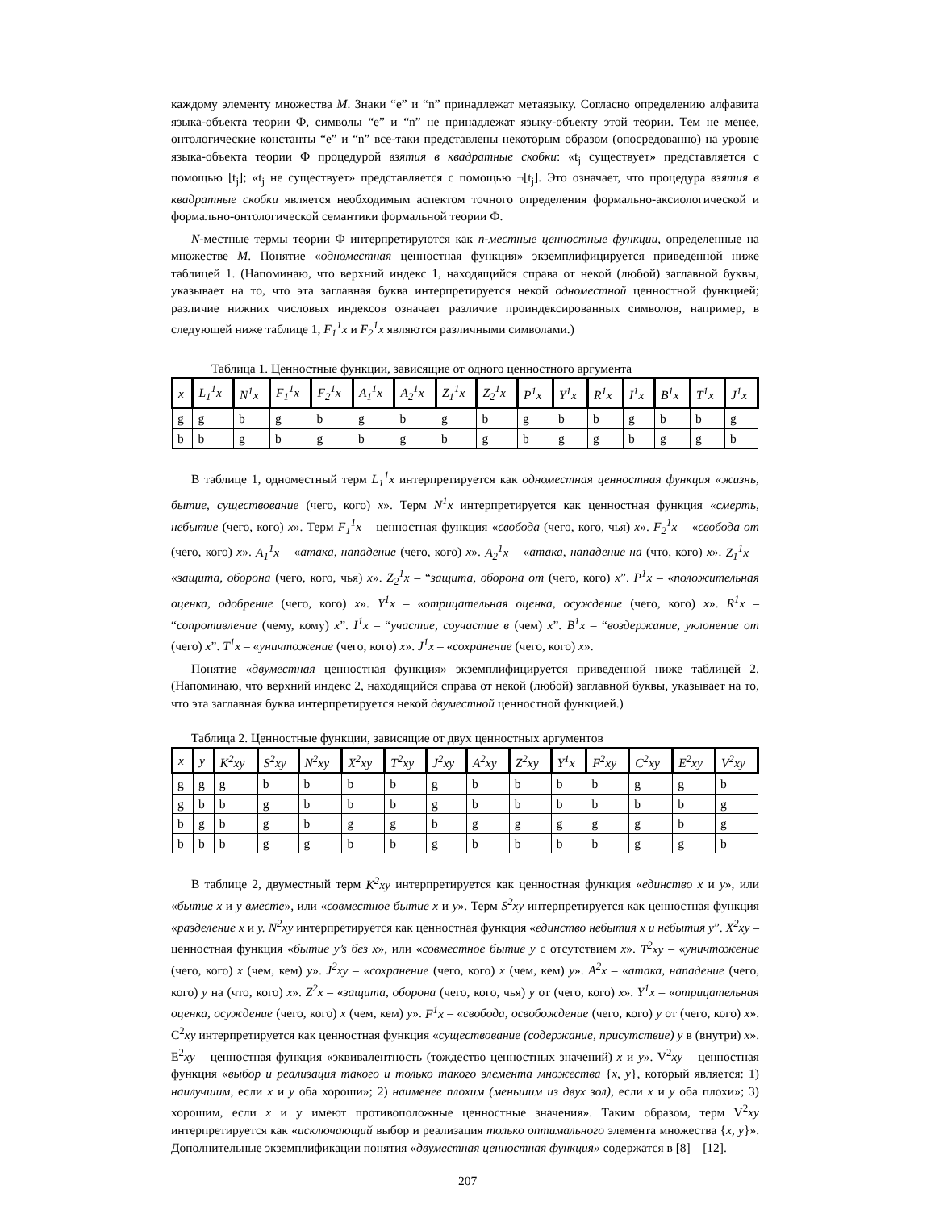каждому элементу множества M. Знаки “e” и “n” принадлежат метаязыку. Согласно определению алфавита языка-объекта теории Ф, символы “e” и “n” не принадлежат языку-объекту этой теории. Тем не менее, онтологические константы “e” и “n” все-таки представлены некоторым образом (опосредованно) на уровне языка-объекта теории Ф процедурой взятия в квадратные скобки: «t<sub>j</sub> существует» представляется с помощью [t<sub>j</sub>]; «t<sub>j</sub> не существует» представляется с помощью ¬[t<sub>j</sub>]. Это означает, что процедура взятия в квадратные скобки является необходимым аспектом точного определения формально-аксиологической и формально-онтологической семантики формальной теории Ф.
N-местные термы теории Ф интерпретируются как n-местные ценностные функции, определенные на множестве M. Понятие «одноместная ценностная функция» экземплифицируется приведенной ниже таблицей 1. (Напоминаю, что верхний индекс 1, находящийся справа от некой (любой) заглавной буквы, указывает на то, что эта заглавная буква интерпретируется некой одноместной ценностной функцией; различие нижних числовых индексов означает различие проиндексированных символов, например, в следующей ниже таблице 1, F<sub>1</sub><sup>1</sup>x и F<sub>2</sub><sup>1</sup>x являются различными символами.)
Таблица 1. Ценностные функции, зависящие от одного ценностного аргумента
| x | L<sub>1</sub><sup>1</sup>x | N<sup>1</sup>x | F<sub>1</sub><sup>1</sup>x | F<sub>2</sub><sup>1</sup>x | A<sub>1</sub><sup>1</sup>x | A<sub>2</sub><sup>1</sup>x | Z<sub>1</sub><sup>1</sup>x | Z<sub>2</sub><sup>1</sup>x | P<sup>1</sup>x | Y<sup>1</sup>x | R<sup>1</sup>x | I<sup>1</sup>x | B<sup>1</sup>x | T<sup>1</sup>x | J<sup>1</sup>x |
| --- | --- | --- | --- | --- | --- | --- | --- | --- | --- | --- | --- | --- | --- | --- | --- |
| g | g | b | g | b | g | b | g | b | g | b | b | g | b | b | g |
| b | b | g | b | g | b | g | b | g | b | g | g | b | g | g | b |
В таблице 1, одноместный терм L<sub>1</sub><sup>1</sup>x интерпретируется как одноместная ценностная функция «жизнь, бытие, существование (чего, кого) x». Терм N<sup>1</sup>x интерпретируется как ценностная функция «смерть, небытие (чего, кого) x». Терм F<sub>1</sub><sup>1</sup>x – ценностная функция «свобода (чего, кого, чья) x». F<sub>2</sub><sup>1</sup>x – «свобода от (чего, кого) x». A<sub>1</sub><sup>1</sup>x – «атака, нападение (чего, кого) x». A<sub>2</sub><sup>1</sup>x – «атака, нападение на (что, кого) x». Z<sub>1</sub><sup>1</sup>x – «защита, оборона (чего, кого, чья) x». Z<sub>2</sub><sup>1</sup>x – “защита, оборона от (чего, кого) x”. P<sup>1</sup>x – «положительная оценка, одобрение (чего, кого) x». Y<sup>1</sup>x – «отрицательная оценка, осуждение (чего, кого) x». R<sup>1</sup>x – “сопротивление (чему, кому) x”. I<sup>1</sup>x – “участие, соучастие в (чем) x”. B<sup>1</sup>x – “воздержание, уклонение от (чего) x”. T<sup>1</sup>x – «уничтожение (чего, кого) x». J<sup>1</sup>x – «сохранение (чего, кого) x».
Понятие «двуместная ценностная функция» экземплифицируется приведенной ниже таблицей 2. (Напоминаю, что верхний индекс 2, находящийся справа от некой (любой) заглавной буквы, указывает на то, что эта заглавная буква интерпретируется некой двуместной ценностной функцией.)
Таблица 2. Ценностные функции, зависящие от двух ценностных аргументов
| x | y | K<sup>2</sup>xy | S<sup>2</sup>xy | N<sup>2</sup>xy | X<sup>2</sup>xy | T<sup>2</sup>xy | J<sup>2</sup>xy | A<sup>2</sup>xy | Z<sup>2</sup>xy | Y<sup>1</sup>x | F<sup>2</sup>xy | C<sup>2</sup>xy | E<sup>2</sup>xy | V<sup>2</sup>xy |
| --- | --- | --- | --- | --- | --- | --- | --- | --- | --- | --- | --- | --- | --- | --- |
| g | g | g | b | b | b | b | g | b | b | b | b | g | g | b |
| g | b | b | g | b | b | b | g | b | b | b | b | b | b | g |
| b | g | b | g | b | g | g | b | g | g | g | g | g | b | g |
| b | b | b | g | g | b | b | g | b | b | b | b | g | g | b |
В таблице 2, двуместный терм K<sup>2</sup>xy интерпретируется как ценностная функция «единство x и y», или «бытие x и y вместе», или «совместное бытие x и y». Терм S<sup>2</sup>xy интерпретируется как ценностная функция «разделение x и y. N<sup>2</sup>xy интерпретируется как ценностная функция «единство небытия x и небытия y”. X<sup>2</sup>xy – ценностная функция «бытие y’s без x», или «совместное бытие y с отсутствием x». T<sup>2</sup>xy – «уничтожение (чего, кого) x (чем, кем) y». J<sup>2</sup>xy – «сохранение (чего, кого) x (чем, кем) y». A<sup>2</sup>x – «атака, нападение (чего, кого) y на (что, кого) x». Z<sup>2</sup>x – «защита, оборона (чего, кого, чья) y от (чего, кого) x». Y<sup>1</sup>x – «отрицательная оценка, осуждение (чего, кого) x (чем, кем) y». F<sup>1</sup>x – «свобода, освобождение (чего, кого) y от (чего, кого) x». C<sup>2</sup>xy интерпретируется как ценностная функция «существование (содержание, присутствие) y в (внутри) x». E<sup>2</sup>xy – ценностная функция «эквивалентность (тождество ценностных значений) x и y». V<sup>2</sup>xy – ценностная функция «выбор и реализация такого и только такого элемента множества {x, y}, который является: 1) наилучшим, если x и y оба хороши»; 2) наименее плохим (меньшим из двух зол), если x и y оба плохи»; 3) хорошим, если x и y имеют противоположные ценностные значения». Таким образом, терм V<sup>2</sup>xy интерпретируется как «исключающий выбор и реализация только оптимального элемента множества {x, y}». Дополнительные экземплификации понятия «двуместная ценностная функция» содержатся в [8] – [12].
207